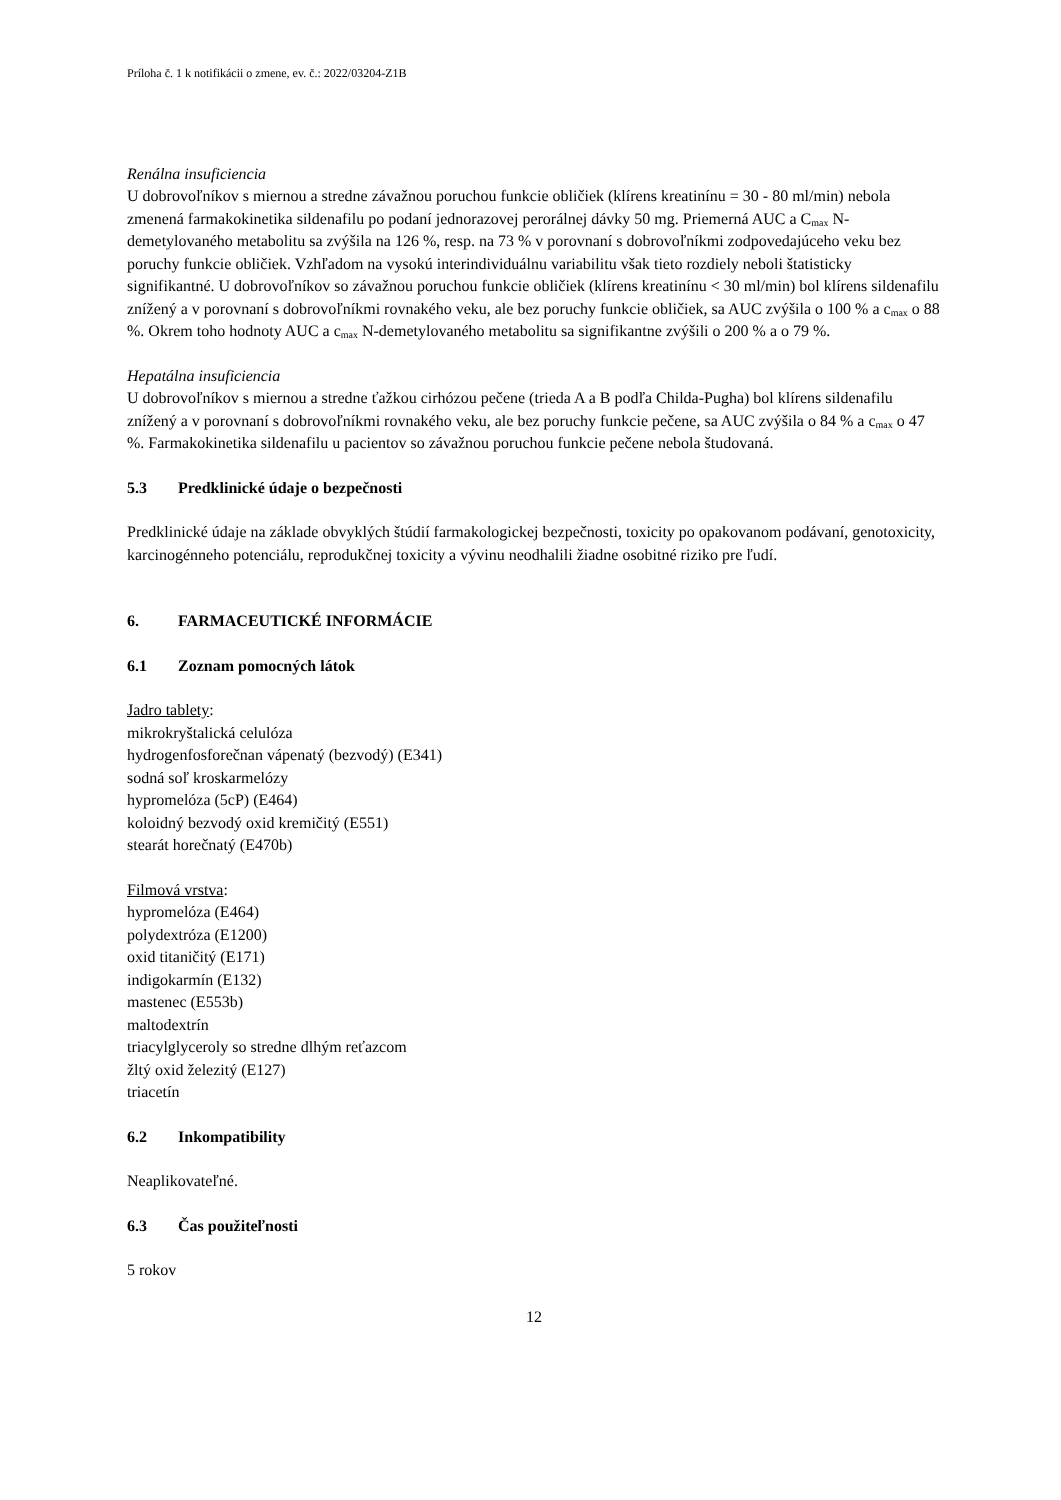Príloha č. 1 k notifikácii o zmene, ev. č.: 2022/03204-Z1B
Renálna insuficiencia
U dobrovoľníkov s miernou a stredne závažnou poruchou funkcie obličiek (klírens kreatinínu = 30 - 80 ml/min) nebola zmenená farmakokinetika sildenafilu po podaní jednorazovej perorálnej dávky 50 mg. Priemerná AUC a C<sub>max</sub> N-demetylovaného metabolitu sa zvýšila na 126 %, resp. na 73 % v porovnaní s dobrovoľníkmi zodpovedajúceho veku bez poruchy funkcie obličiek. Vzhľadom na vysokú interindividuálnu variabilitu však tieto rozdiely neboli štatisticky signifikantné. U dobrovoľníkov so závažnou poruchou funkcie obličiek (klírens kreatinínu < 30 ml/min) bol klírens sildenafilu znížený a v porovnaní s dobrovoľníkmi rovnakého veku, ale bez poruchy funkcie obličiek, sa AUC zvýšila o 100 % a c<sub>max</sub> o 88 %. Okrem toho hodnoty AUC a c<sub>max</sub> N-demetylovaného metabolitu sa signifikantne zvýšili o 200 % a o 79 %.
Hepatálna insuficiencia
U dobrovoľníkov s miernou a stredne ťažkou cirhózou pečene (trieda A a B podľa Childa-Pugha) bol klírens sildenafilu znížený a v porovnaní s dobrovoľníkmi rovnakého veku, ale bez poruchy funkcie pečene, sa AUC zvýšila o 84 % a c<sub>max</sub> o 47 %. Farmakokinetika sildenafilu u pacientov so závažnou poruchou funkcie pečene nebola študovaná.
5.3 Predklinické údaje o bezpečnosti
Predklinické údaje na základe obvyklých štúdií farmakologickej bezpečnosti, toxicity po opakovanom podávaní, genotoxicity, karcinogénneho potenciálu, reprodukčnej toxicity a vývinu neodhalili žiadne osobitné riziko pre ľudí.
6. FARMACEUTICKÉ INFORMÁCIE
6.1 Zoznam pomocných látok
Jadro tablety:
mikrokryštalická celulóza
hydrogenfosforečnan vápenatý (bezvodý) (E341)
sodná soľ kroskarmelózy
hypromelóza (5cP) (E464)
koloidný bezvodý oxid kremičitý (E551)
stearát horečnatý (E470b)
Filmová vrstva:
hypromelóza (E464)
polydextróza (E1200)
oxid titaničitý (E171)
indigokarmín (E132)
mastenec (E553b)
maltodextrín
triacylglyceroly so stredne dlhým reťazcom
žltý oxid železitý (E127)
triacetín
6.2 Inkompatibility
Neaplikovateľné.
6.3 Čas použiteľnosti
5 rokov
12